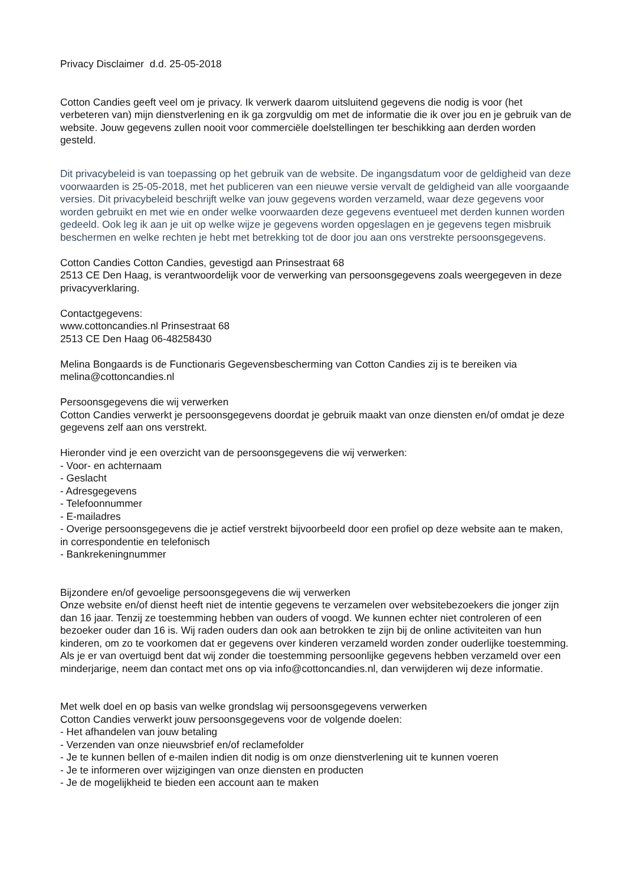Privacy Disclaimer d.d. 25-05-2018
Cotton Candies geeft veel om je privacy. Ik verwerk daarom uitsluitend gegevens die nodig is voor (het verbeteren van) mijn dienstverlening en ik ga zorgvuldig om met de informatie die ik over jou en je gebruik van de website. Jouw gegevens zullen nooit voor commerciële doelstellingen ter beschikking aan derden worden gesteld.
Dit privacybeleid is van toepassing op het gebruik van de website. De ingangsdatum voor de geldigheid van deze voorwaarden is 25-05-2018, met het publiceren van een nieuwe versie vervalt de geldigheid van alle voorgaande versies. Dit privacybeleid beschrijft welke van jouw gegevens worden verzameld, waar deze gegevens voor worden gebruikt en met wie en onder welke voorwaarden deze gegevens eventueel met derden kunnen worden gedeeld. Ook leg ik aan je uit op welke wijze je gegevens worden opgeslagen en je gegevens tegen misbruik beschermen en welke rechten je hebt met betrekking tot de door jou aan ons verstrekte persoonsgegevens.
Cotton Candies Cotton Candies, gevestigd aan Prinsestraat 68
2513 CE Den Haag, is verantwoordelijk voor de verwerking van persoonsgegevens zoals weergegeven in deze privacyverklaring.
Contactgegevens:
www.cottoncandies.nl Prinsestraat 68
2513 CE Den Haag 06-48258430
Melina Bongaards is de Functionaris Gegevensbescherming van Cotton Candies zij is te bereiken via melina@cottoncandies.nl
Persoonsgegevens die wij verwerken
Cotton Candies verwerkt je persoonsgegevens doordat je gebruik maakt van onze diensten en/of omdat je deze gegevens zelf aan ons verstrekt.
Hieronder vind je een overzicht van de persoonsgegevens die wij verwerken:
- Voor- en achternaam
- Geslacht
- Adresgegevens
- Telefoonnummer
- E-mailadres
- Overige persoonsgegevens die je actief verstrekt bijvoorbeeld door een profiel op deze website aan te maken, in correspondentie en telefonisch
- Bankrekeningnummer
Bijzondere en/of gevoelige persoonsgegevens die wij verwerken
Onze website en/of dienst heeft niet de intentie gegevens te verzamelen over websitebezoekers die jonger zijn dan 16 jaar. Tenzij ze toestemming hebben van ouders of voogd. We kunnen echter niet controleren of een bezoeker ouder dan 16 is. Wij raden ouders dan ook aan betrokken te zijn bij de online activiteiten van hun kinderen, om zo te voorkomen dat er gegevens over kinderen verzameld worden zonder ouderlijke toestemming. Als je er van overtuigd bent dat wij zonder die toestemming persoonlijke gegevens hebben verzameld over een minderjarige, neem dan contact met ons op via info@cottoncandies.nl, dan verwijderen wij deze informatie.
Met welk doel en op basis van welke grondslag wij persoonsgegevens verwerken
Cotton Candies verwerkt jouw persoonsgegevens voor de volgende doelen:
- Het afhandelen van jouw betaling
- Verzenden van onze nieuwsbrief en/of reclamefolder
- Je te kunnen bellen of e-mailen indien dit nodig is om onze dienstverlening uit te kunnen voeren
- Je te informeren over wijzigingen van onze diensten en producten
- Je de mogelijkheid te bieden een account aan te maken